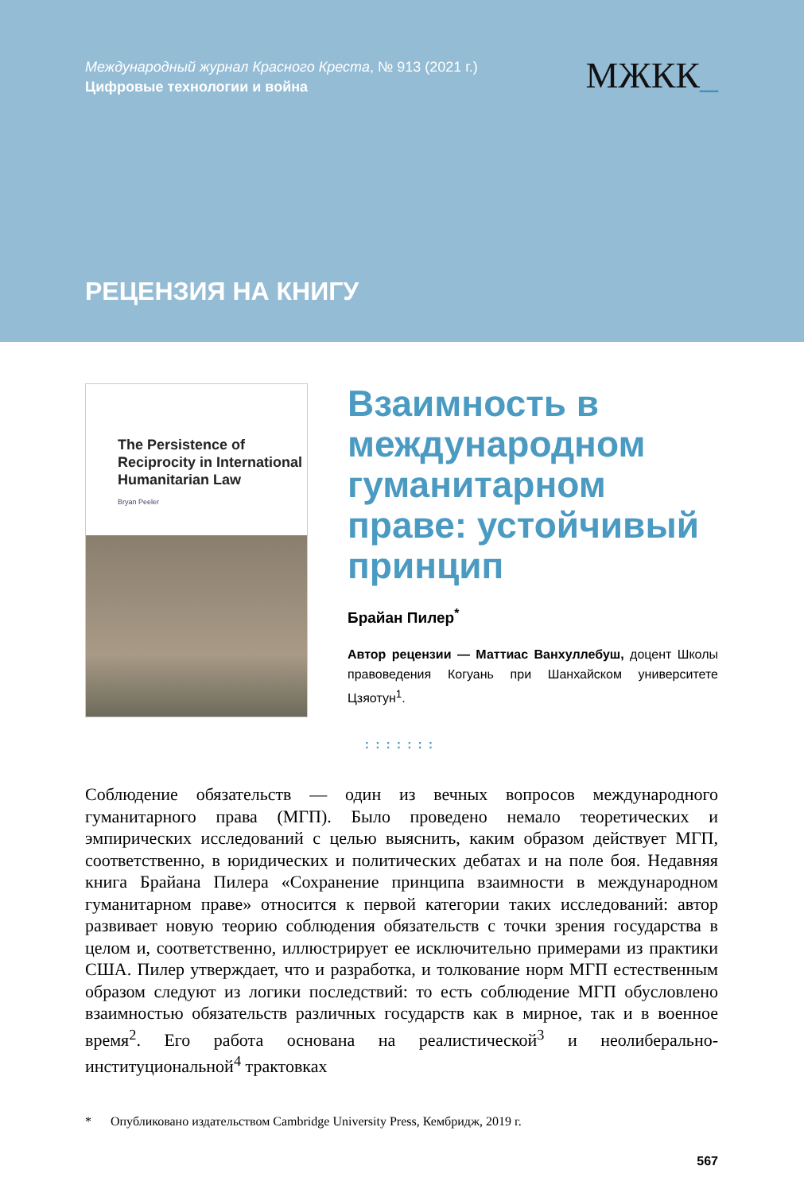Международный журнал Красного Креста, № 913 (2021 г.)
Цифровые технологии и война
МЖКК_
РЕЦЕНЗИЯ НА КНИГУ
The Persistence of Reciprocity in International Humanitarian Law
Bryan Peeler
Взаимность в международном гуманитарном праве: устойчивый принцип
Брайан Пилер<sup>*</sup>
Автор рецензии — Маттиас Ванхуллебуш, доцент Школы правоведения Когуань при Шанхайском университете Цзяотун<sup>1</sup>.
:::::::
Соблюдение обязательств — один из вечных вопросов международного гуманитарного права (МГП). Было проведено немало теоретических и эмпирических исследований с целью выяснить, каким образом действует МГП, соответственно, в юридических и политических дебатах и на поле боя. Недавняя книга Брайана Пилера «Сохранение принципа взаимности в международном гуманитарном праве» относится к первой категории таких исследований: автор развивает новую теорию соблюдения обязательств с точки зрения государства в целом и, соответственно, иллюстрирует ее исключительно примерами из практики США. Пилер утверждает, что и разработка, и толкование норм МГП естественным образом следуют из логики последствий: то есть соблюдение МГП обусловлено взаимностью обязательств различных государств как в мирное, так и в военное время<sup>2</sup>. Его работа основана на реалистической<sup>3</sup> и неолиберально-институциональной<sup>4</sup> трактовках
* Опубликовано издательством Cambridge University Press, Кембридж, 2019 г.
567